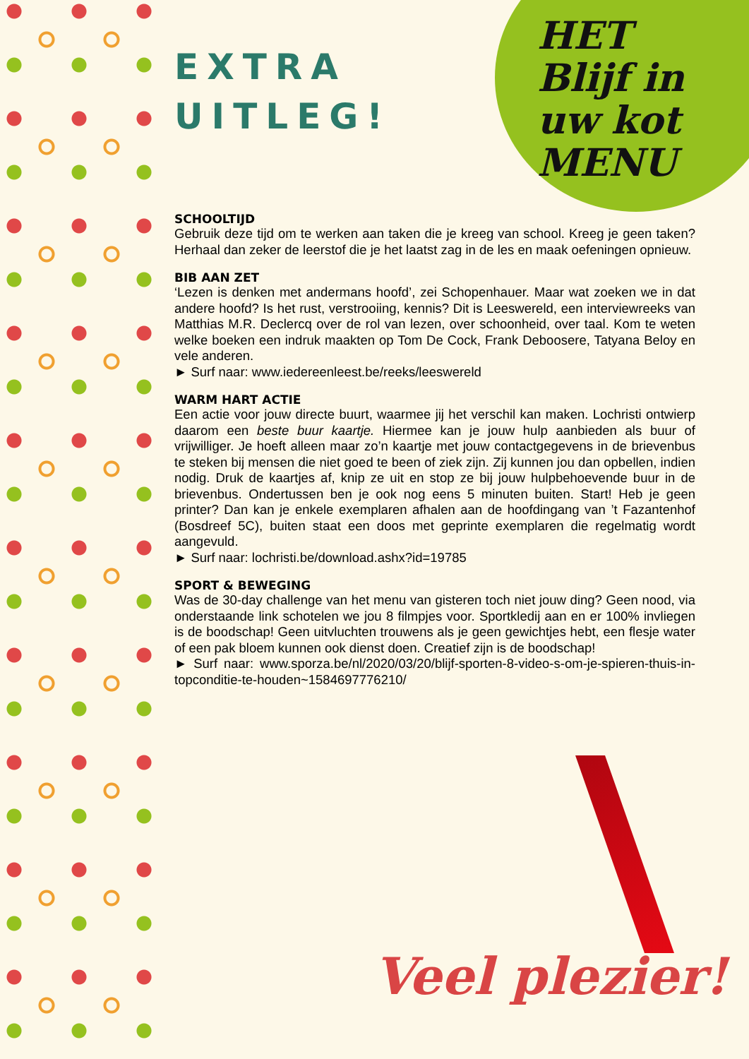HET
Blijf in
uw kot
MENU
EXTRA
UITLEG!
SCHOOLTIJD
Gebruik deze tijd om te werken aan taken die je kreeg van school. Kreeg je geen taken? Herhaal dan zeker de leerstof die je het laatst zag in de les en maak oefeningen opnieuw.
BIB AAN ZET
‘Lezen is denken met andermans hoofd’, zei Schopenhauer. Maar wat zoeken we in dat andere hoofd? Is het rust, verstrooiing, kennis? Dit is Leeswereld, een interviewreeks van Matthias M.R. Declercq over de rol van lezen, over schoonheid, over taal. Kom te weten welke boeken een indruk maakten op Tom De Cock, Frank Deboosere, Tatyana Beloy en vele anderen.
► Surf naar: www.iedereenleest.be/reeks/leeswereld
WARM HART ACTIE
Een actie voor jouw directe buurt, waarmee jij het verschil kan maken. Lochristi ontwierp daarom een beste buur kaartje. Hiermee kan je jouw hulp aanbieden als buur of vrijwilliger. Je hoeft alleen maar zo’n kaartje met jouw contactgegevens in de brievenbus te steken bij mensen die niet goed te been of ziek zijn. Zij kunnen jou dan opbellen, indien nodig. Druk de kaartjes af, knip ze uit en stop ze bij jouw hulpbehoevende buur in de brievenbus. Ondertussen ben je ook nog eens 5 minuten buiten. Start! Heb je geen printer? Dan kan je enkele exemplaren afhalen aan de hoofdingang van ’t Fazantenhof (Bosdreef 5C), buiten staat een doos met geprinte exemplaren die regelmatig wordt aangevuld.
► Surf naar: lochristi.be/download.ashx?id=19785
SPORT & BEWEGING
Was de 30-day challenge van het menu van gisteren toch niet jouw ding? Geen nood, via onderstaande link schotelen we jou 8 filmpjes voor. Sportkledij aan en er 100% invliegen is de boodschap! Geen uitvluchten trouwens als je geen gewichtjes hebt, een flesje water of een pak bloem kunnen ook dienst doen. Creatief zijn is de boodschap!
► Surf naar: www.sporza.be/nl/2020/03/20/blijf-sporten-8-video-s-om-je-spieren-thuis-in-topconditie-te-houden~1584697776210/
Veel plezier!